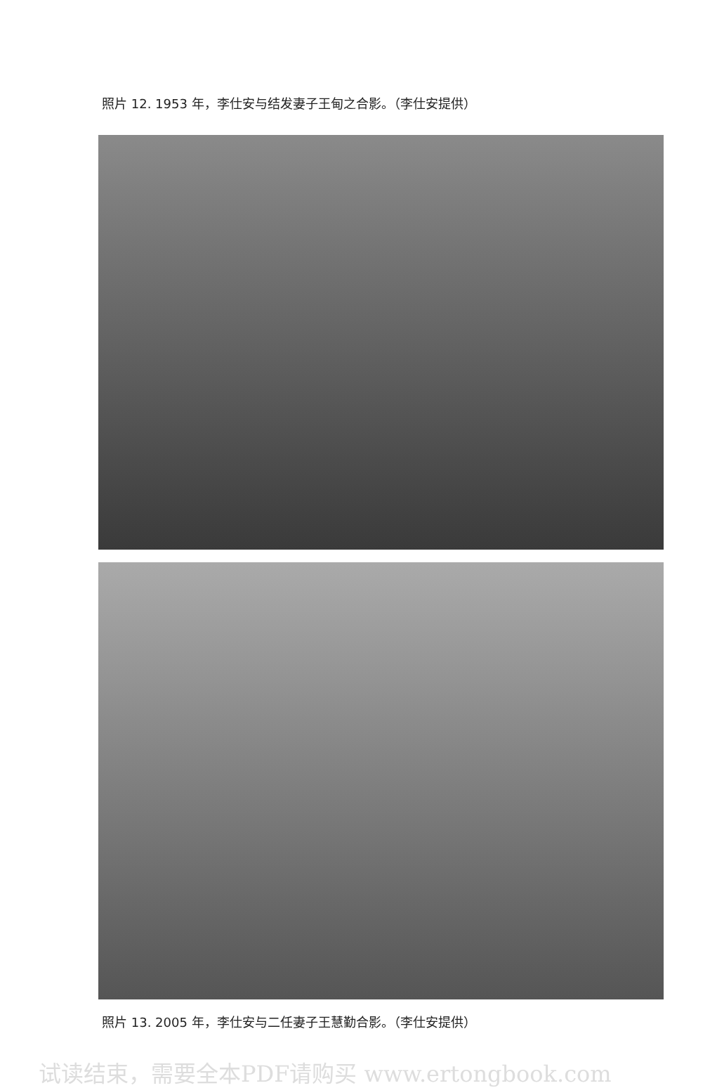照片 12. 1953 年，李仕安与结发妻子王甸之合影。（李仕安提供）
照片 13. 2005 年，李仕安与二任妻子王慧勤合影。（李仕安提供）
试读结束，需要全本PDF请购买 www.ertongbook.com